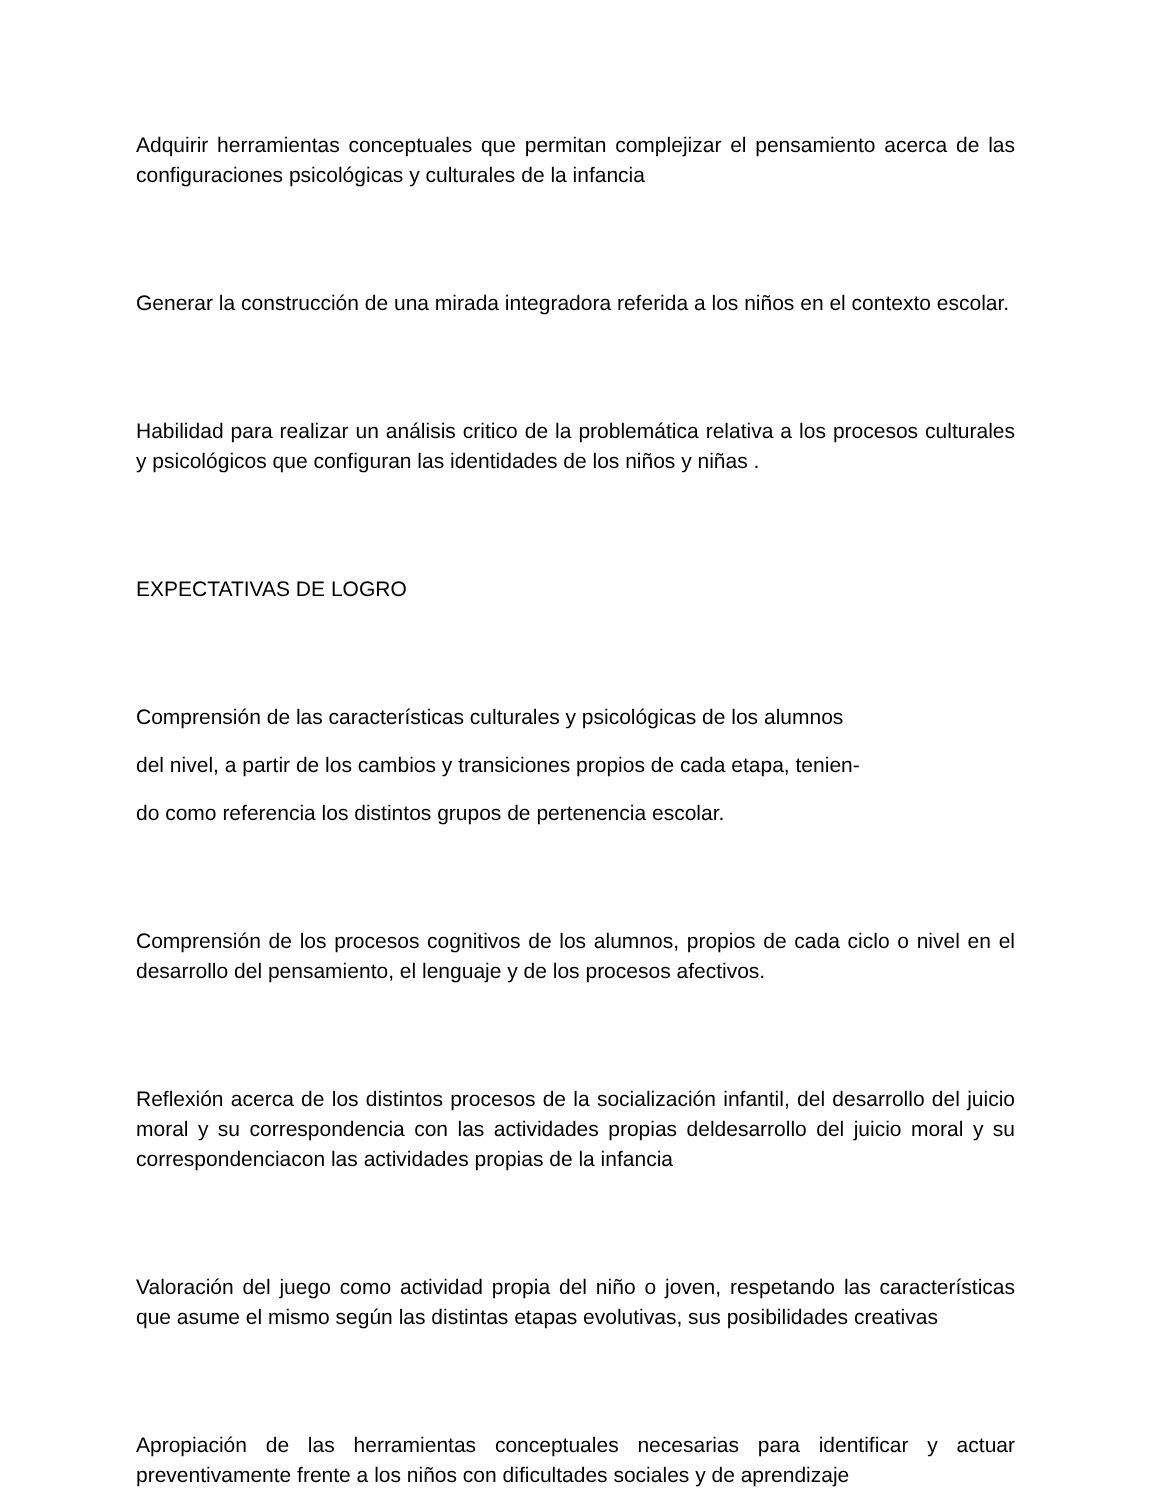Adquirir herramientas conceptuales que permitan complejizar el pensamiento acerca de las configuraciones psicológicas y culturales de la infancia
Generar la construcción de una mirada integradora referida a los niños en el contexto escolar.
Habilidad para realizar un análisis critico de la problemática relativa a los procesos culturales y psicológicos que configuran las identidades de los niños y niñas .
EXPECTATIVAS DE LOGRO
Comprensión de las características culturales y psicológicas de los alumnos
del nivel, a partir de los cambios y transiciones propios de cada etapa, tenien-
do como referencia los distintos grupos de pertenencia escolar.
Comprensión de los procesos cognitivos de los alumnos, propios de cada ciclo o nivel en el desarrollo del pensamiento, el lenguaje y de los procesos afectivos.
Reflexión acerca de los distintos procesos de la socialización infantil, del desarrollo del juicio moral y su correspondencia con las actividades propias deldesarrollo del juicio moral y su correspondenciacon las actividades propias de la infancia
Valoración del juego como actividad propia del niño o joven, respetando las características que asume el mismo según las distintas etapas evolutivas, sus posibilidades creativas
Apropiación de las herramientas conceptuales necesarias para identificar y actuar preventivamente frente a los niños con dificultades sociales y de aprendizaje